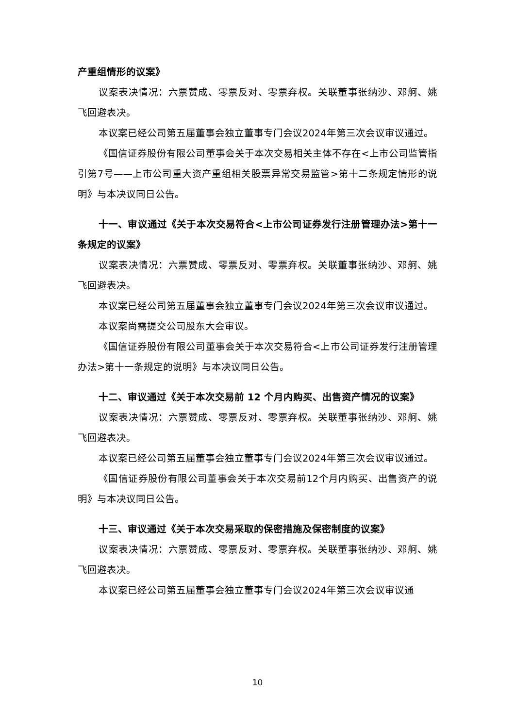产重组情形的议案》
议案表决情况：六票赞成、零票反对、零票弃权。关联董事张纳沙、邓舸、姚飞回避表决。
本议案已经公司第五届董事会独立董事专门会议2024年第三次会议审议通过。
《国信证券股份有限公司董事会关于本次交易相关主体不存在<上市公司监管指引第7号——上市公司重大资产重组相关股票异常交易监管>第十二条规定情形的说明》与本决议同日公告。
十一、审议通过《关于本次交易符合<上市公司证券发行注册管理办法>第十一条规定的议案》
议案表决情况：六票赞成、零票反对、零票弃权。关联董事张纳沙、邓舸、姚飞回避表决。
本议案已经公司第五届董事会独立董事专门会议2024年第三次会议审议通过。
本议案尚需提交公司股东大会审议。
《国信证券股份有限公司董事会关于本次交易符合<上市公司证券发行注册管理办法>第十一条规定的说明》与本决议同日公告。
十二、审议通过《关于本次交易前 12 个月内购买、出售资产情况的议案》
议案表决情况：六票赞成、零票反对、零票弃权。关联董事张纳沙、邓舸、姚飞回避表决。
本议案已经公司第五届董事会独立董事专门会议2024年第三次会议审议通过。
《国信证券股份有限公司董事会关于本次交易前12个月内购买、出售资产的说明》与本决议同日公告。
十三、审议通过《关于本次交易采取的保密措施及保密制度的议案》
议案表决情况：六票赞成、零票反对、零票弃权。关联董事张纳沙、邓舸、姚飞回避表决。
本议案已经公司第五届董事会独立董事专门会议2024年第三次会议审议通
10